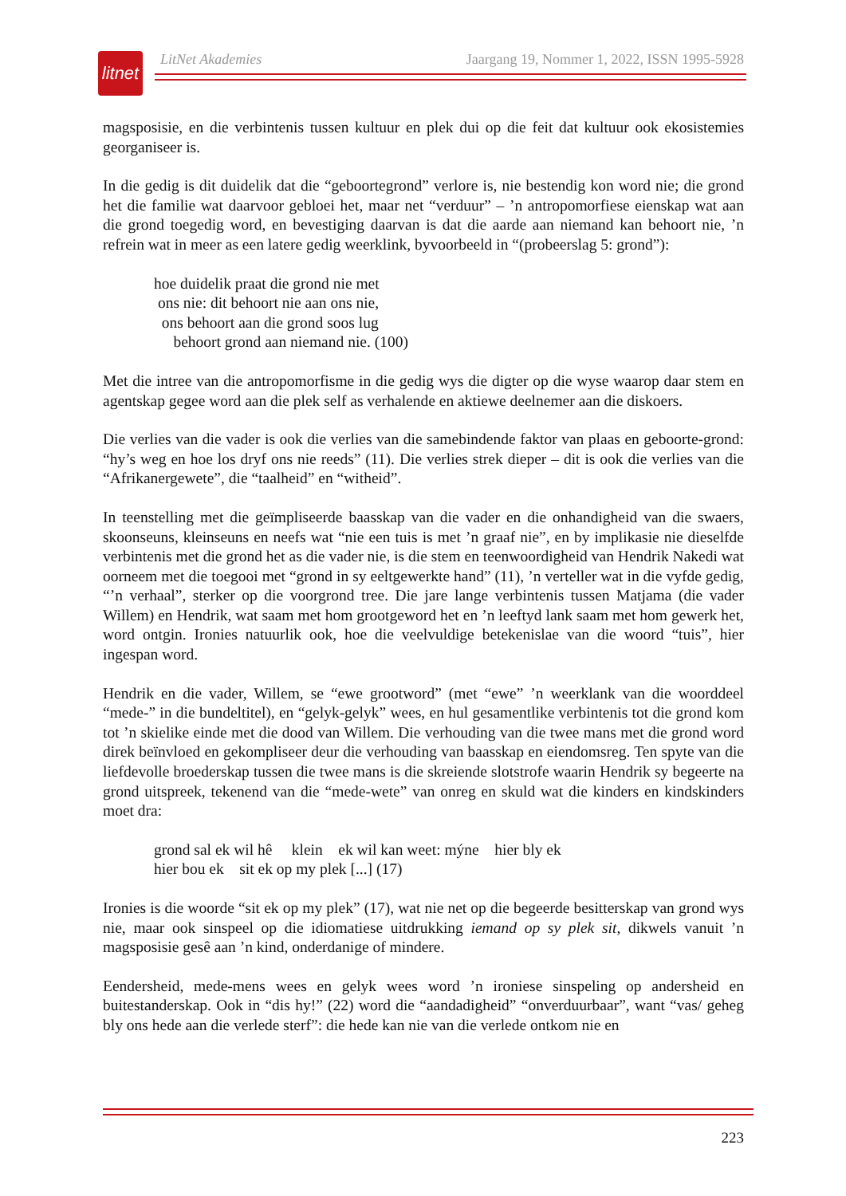litnet
LitNet Akademies Jaargang 19, Nommer 1, 2022, ISSN 1995-5928
magsposisie, en die verbintenis tussen kultuur en plek dui op die feit dat kultuur ook ekosistemies georganiseer is.
In die gedig is dit duidelik dat die “geboortegrond” verlore is, nie bestendig kon word nie; die grond het die familie wat daarvoor gebloei het, maar net “verduur” – ’n antropomorfiese eienskap wat aan die grond toegedig word, en bevestiging daarvan is dat die aarde aan niemand kan behoort nie, ’n refrein wat in meer as een latere gedig weerklink, byvoorbeeld in “(probeerslag 5: grond”):
hoe duidelik praat die grond nie met
ons nie: dit behoort nie aan ons nie,
ons behoort aan die grond soos lug
behoort grond aan niemand nie. (100)
Met die intree van die antropomorfisme in die gedig wys die digter op die wyse waarop daar stem en agentskap gegee word aan die plek self as verhalende en aktiewe deelnemer aan die diskoers.
Die verlies van die vader is ook die verlies van die samebindende faktor van plaas en geboorte-grond: “hy’s weg en hoe los dryf ons nie reeds” (11). Die verlies strek dieper – dit is ook die verlies van die “Afrikanergewete”, die “taalheid” en “witheid”.
In teenstelling met die geïmpliseerde baasskap van die vader en die onhandigheid van die swaers, skoonseuns, kleinseuns en neefs wat “nie een tuis is met ’n graaf nie”, en by implikasie nie dieselfde verbintenis met die grond het as die vader nie, is die stem en teenwoordigheid van Hendrik Nakedi wat oorneem met die toegooi met “grond in sy eeltgewerkte hand” (11), ’n verteller wat in die vyfde gedig, “’n verhaal”, sterker op die voorgrond tree. Die jare lange verbintenis tussen Matjama (die vader Willem) en Hendrik, wat saam met hom grootgeword het en ’n leeftyd lank saam met hom gewerk het, word ontgin. Ironies natuurlik ook, hoe die veelvuldige betekenislae van die woord “tuis”, hier ingespan word.
Hendrik en die vader, Willem, se “ewe grootword” (met “ewe” ’n weerklank van die woorddeel “mede-” in die bundeltitel), en “gelyk-gelyk” wees, en hul gesamentlike verbintenis tot die grond kom tot ’n skielike einde met die dood van Willem. Die verhouding van die twee mans met die grond word direk beïnvloed en gekompliseer deur die verhouding van baasskap en eiendomsreg. Ten spyte van die liefdevolle broederskap tussen die twee mans is die skreiende slotstrofe waarin Hendrik sy begeerte na grond uitspreek, tekenend van die “mede-wete” van onreg en skuld wat die kinders en kindskinders moet dra:
grond sal ek wil hê klein ek wil kan weet: mýne hier bly ek
hier bou ek sit ek op my plek [...] (17)
Ironies is die woorde “sit ek op my plek” (17), wat nie net op die begeerde besitterskap van grond wys nie, maar ook sinspeel op die idiomatiese uitdrukking iemand op sy plek sit, dikwels vanuit ’n magsposisie gesê aan ’n kind, onderdanige of mindere.
Eendersheid, mede-mens wees en gelyk wees word ’n ironiese sinspeling op andersheid en buitestanderskap. Ook in “dis hy!” (22) word die “aandadigheid” “onverduurbaar”, want “vas/ geheg bly ons hede aan die verlede sterf”: die hede kan nie van die verlede ontkom nie en
223